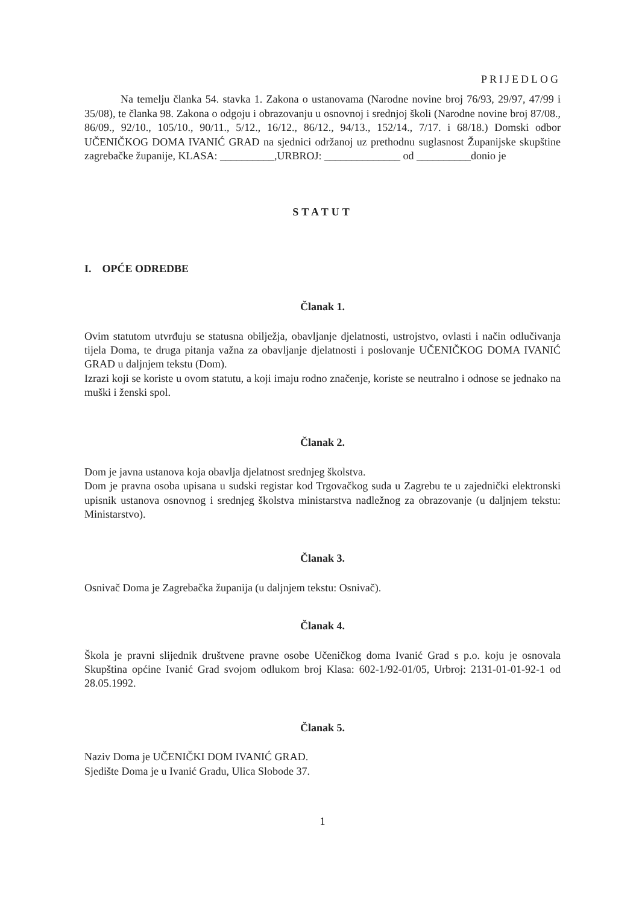PRIJEDLOG
Na temelju članka 54. stavka 1. Zakona o ustanovama (Narodne novine broj 76/93, 29/97, 47/99 i 35/08), te članka 98. Zakona o odgoju i obrazovanju u osnovnoj i srednjoj školi (Narodne novine broj 87/08., 86/09., 92/10., 105/10., 90/11., 5/12., 16/12., 86/12., 94/13., 152/14., 7/17. i 68/18.) Domski odbor UČENIČKOG DOMA IVANIĆ GRAD na sjednici održanoj uz prethodnu suglasnost Županijske skupštine zagrebačke županije, KLASA: __________,URBROJ: ______________ od __________donio je
STATUT
I. OPĆE ODREDBE
Članak 1.
Ovim statutom utvrđuju se statusna obilježja, obavljanje djelatnosti, ustrojstvo, ovlasti i način odlučivanja tijela Doma, te druga pitanja važna za obavljanje djelatnosti i poslovanje UČENIČKOG DOMA IVANIĆ GRAD u daljnjem tekstu (Dom).
Izrazi koji se koriste u ovom statutu, a koji imaju rodno značenje, koriste se neutralno i odnose se jednako na muški i ženski spol.
Članak 2.
Dom je javna ustanova koja obavlja djelatnost srednjeg školstva.
Dom je pravna osoba upisana u sudski registar kod Trgovačkog suda u Zagrebu te u zajednički elektronski upisnik ustanova osnovnog i srednjeg školstva ministarstva nadležnog za obrazovanje (u daljnjem tekstu: Ministarstvo).
Članak 3.
Osnivač Doma je Zagrebačka županija (u daljnjem tekstu: Osnivač).
Članak 4.
Škola je pravni slijednik društvene pravne osobe Učeničkog doma Ivanić Grad s p.o. koju je osnovala Skupština općine Ivanić Grad svojom odlukom broj Klasa: 602-1/92-01/05, Urbroj: 2131-01-01-92-1 od 28.05.1992.
Članak 5.
Naziv Doma je UČENIČKI DOM IVANIĆ GRAD.
Sjedište Doma je u Ivanić Gradu, Ulica Slobode 37.
1